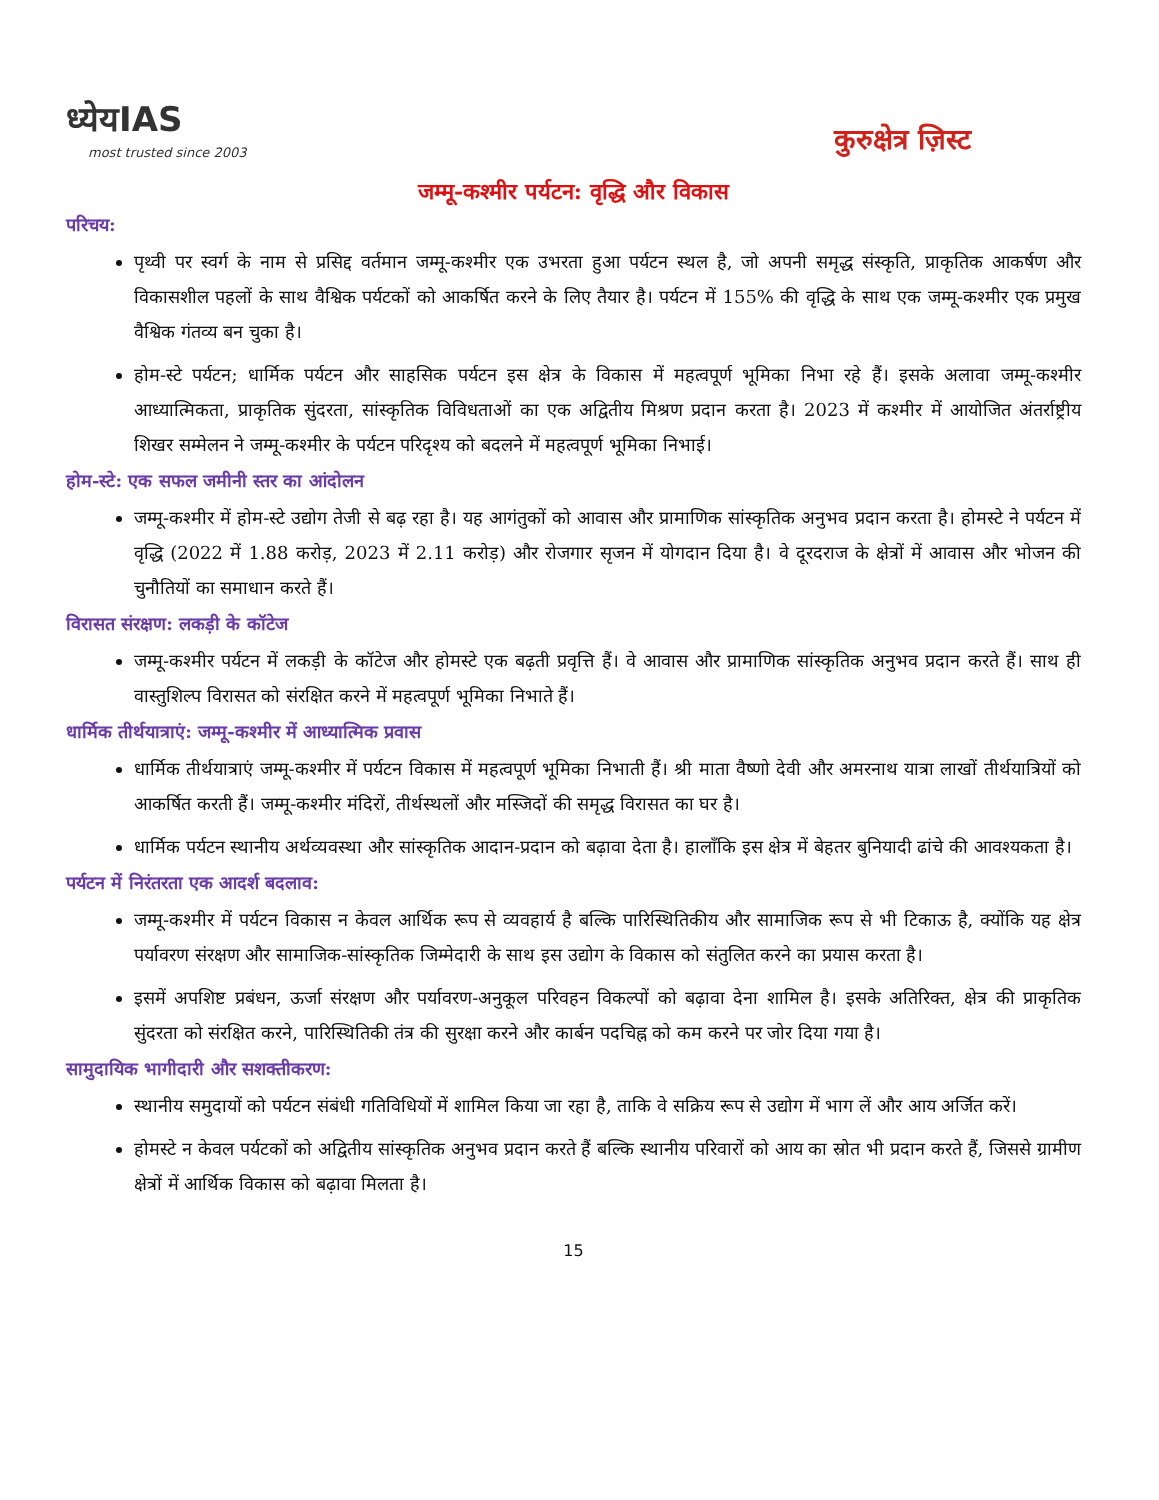ध्येयIAS
most trusted since 2003
कुरुक्षेत्र ज़िस्ट
जम्मू-कश्मीर पर्यटन: वृद्धि और विकास
परिचय:
पृथ्वी पर स्वर्ग के नाम से प्रसिद्द वर्तमान जम्मू-कश्मीर एक उभरता हुआ पर्यटन स्थल है, जो अपनी समृद्ध संस्कृति, प्राकृतिक आकर्षण और विकासशील पहलों के साथ वैश्विक पर्यटकों को आकर्षित करने के लिए तैयार है। पर्यटन में 155% की वृद्धि के साथ एक जम्मू-कश्मीर एक प्रमुख वैश्विक गंतव्य बन चुका है।
होम-स्टे पर्यटन; धार्मिक पर्यटन और साहसिक पर्यटन इस क्षेत्र के विकास में महत्वपूर्ण भूमिका निभा रहे हैं। इसके अलावा जम्मू-कश्मीर आध्यात्मिकता, प्राकृतिक सुंदरता, सांस्कृतिक विविधताओं का एक अद्वितीय मिश्रण प्रदान करता है। 2023 में कश्मीर में आयोजित अंतर्राष्ट्रीय शिखर सम्मेलन ने जम्मू-कश्मीर के पर्यटन परिदृश्य को बदलने में महत्वपूर्ण भूमिका निभाई।
होम-स्टे: एक सफल जमीनी स्तर का आंदोलन
जम्मू-कश्मीर में होम-स्टे उद्योग तेजी से बढ़ रहा है। यह आगंतुकों को आवास और प्रामाणिक सांस्कृतिक अनुभव प्रदान करता है। होमस्टे ने पर्यटन में वृद्धि (2022 में 1.88 करोड़, 2023 में 2.11 करोड़) और रोजगार सृजन में योगदान दिया है। वे दूरदराज के क्षेत्रों में आवास और भोजन की चुनौतियों का समाधान करते हैं।
विरासत संरक्षण: लकड़ी के कॉटेज
जम्मू-कश्मीर पर्यटन में लकड़ी के कॉटेज और होमस्टे एक बढ़ती प्रवृत्ति हैं। वे आवास और प्रामाणिक सांस्कृतिक अनुभव प्रदान करते हैं। साथ ही वास्तुशिल्प विरासत को संरक्षित करने में महत्वपूर्ण भूमिका निभाते हैं।
धार्मिक तीर्थयात्राएं: जम्मू-कश्मीर में आध्यात्मिक प्रवास
धार्मिक तीर्थयात्राएं जम्मू-कश्मीर में पर्यटन विकास में महत्वपूर्ण भूमिका निभाती हैं। श्री माता वैष्णो देवी और अमरनाथ यात्रा लाखों तीर्थयात्रियों को आकर्षित करती हैं। जम्मू-कश्मीर मंदिरों, तीर्थस्थलों और मस्जिदों की समृद्ध विरासत का घर है।
धार्मिक पर्यटन स्थानीय अर्थव्यवस्था और सांस्कृतिक आदान-प्रदान को बढ़ावा देता है। हालाँकि इस क्षेत्र में बेहतर बुनियादी ढांचे की आवश्यकता है।
पर्यटन में निरंतरता एक आदर्श बदलाव:
जम्मू-कश्मीर में पर्यटन विकास न केवल आर्थिक रूप से व्यवहार्य है बल्कि पारिस्थितिकीय और सामाजिक रूप से भी टिकाऊ है, क्योंकि यह क्षेत्र पर्यावरण संरक्षण और सामाजिक-सांस्कृतिक जिम्मेदारी के साथ इस उद्योग के विकास को संतुलित करने का प्रयास करता है।
इसमें अपशिष्ट प्रबंधन, ऊर्जा संरक्षण और पर्यावरण-अनुकूल परिवहन विकल्पों को बढ़ावा देना शामिल है। इसके अतिरिक्त, क्षेत्र की प्राकृतिक सुंदरता को संरक्षित करने, पारिस्थितिकी तंत्र की सुरक्षा करने और कार्बन पदचिह्न को कम करने पर जोर दिया गया है।
सामुदायिक भागीदारी और सशक्तीकरण:
स्थानीय समुदायों को पर्यटन संबंधी गतिविधियों में शामिल किया जा रहा है, ताकि वे सक्रिय रूप से उद्योग में भाग लें और आय अर्जित करें।
होमस्टे न केवल पर्यटकों को अद्वितीय सांस्कृतिक अनुभव प्रदान करते हैं बल्कि स्थानीय परिवारों को आय का स्रोत भी प्रदान करते हैं, जिससे ग्रामीण क्षेत्रों में आर्थिक विकास को बढ़ावा मिलता है।
15